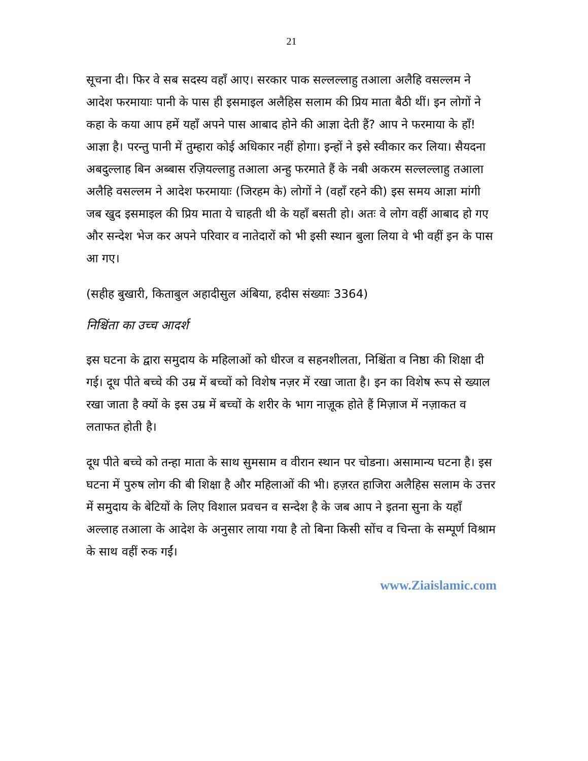21
सूचना दी। फिर वे सब सदस्य वहाँ आए। सरकार पाक सल्लल्लाहु तआला अलैहि वसल्लम ने आदेश फरमायाः पानी के पास ही इसमाइल अलैहिस सलाम की प्रिय माता बैठी थीं। इन लोगों ने कहा के कया आप हमें यहाँ अपने पास आबाद होने की आज्ञा देती हैं? आप ने फरमाया के हाँ! आज्ञा है। परन्तु पानी में तुम्हारा कोई अधिकार नहीं होगा। इन्हों ने इसे स्वीकार कर लिया। सैयदना अबदुल्लाह बिन अब्बास रज़ियल्लाहु तआला अन्हु फरमाते हैं के नबी अकरम सल्लल्लाहु तआला अलैहि वसल्लम ने आदेश फरमायाः (जिरहम के) लोगों ने (वहाँ रहने की) इस समय आज्ञा मांगी जब खुद इसमाइल की प्रिय माता ये चाहती थी के यहाँ बसती हो। अतः वे लोग वहीं आबाद हो गए और सन्देश भेज कर अपने परिवार व नातेदारों को भी इसी स्थान बुला लिया वे भी वहीं इन के पास आ गए।
(सहीह बुखारी, किताबुल अहादीसुल अंबिया, हदीस संख्याः 3364)
निश्चिंता का उच्च आदर्श
इस घटना के द्वारा समुदाय के महिलाओं को धीरज व सहनशीलता, निश्चिंता व निष्ठा की शिक्षा दी गई। दूध पीते बच्चे की उम्र में बच्चों को विशेष नज़र में रखा जाता है। इन का विशेष रूप से ख्याल रखा जाता है क्यों के इस उम्र में बच्चों के शरीर के भाग नाज़ूक होते हैं मिज़ाज में नज़ाकत व लताफत होती है।
दूध पीते बच्चे को तन्हा माता के साथ सुमसाम व वीरान स्थान पर चोडना। असामान्य घटना है। इस घटना में पुरुष लोग की बी शिक्षा है और महिलाओं की भी। हज़रत हाजिरा अलैहिस सलाम के उत्तर में समुदाय के बेटियों के लिए विशाल प्रवचन व सन्देश है के जब आप ने इतना सुना के यहाँ अल्लाह तआला के आदेश के अनुसार लाया गया है तो बिना किसी सोंच व चिन्ता के सम्पूर्ण विश्राम के साथ वहीं रुक गईं।
www.Ziaislamic.com